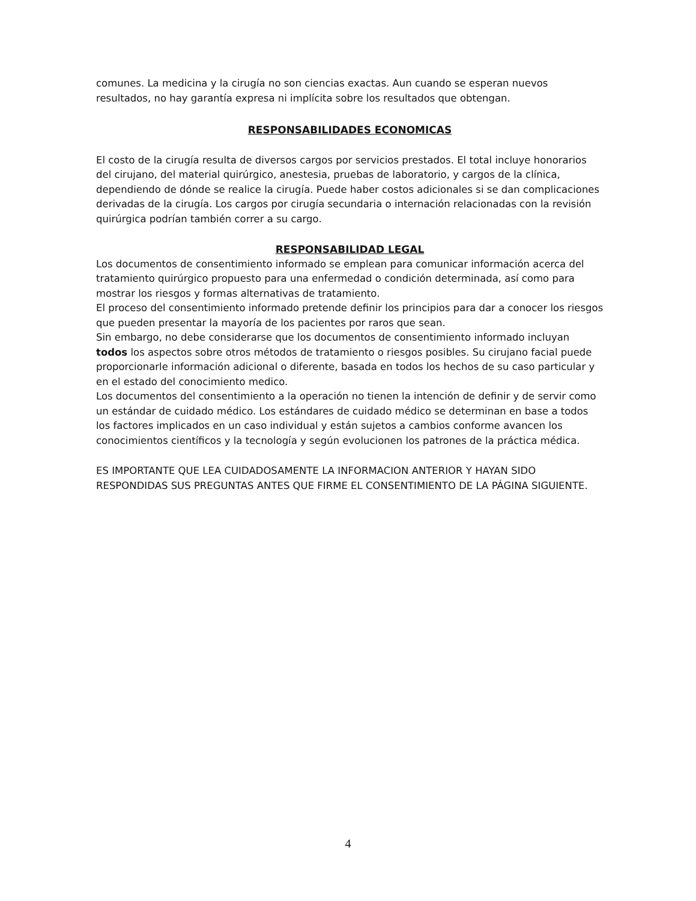comunes. La medicina y la cirugía no son ciencias exactas. Aun cuando se esperan nuevos resultados, no hay garantía expresa ni implícita sobre los resultados que obtengan.
RESPONSABILIDADES ECONOMICAS
El costo de la cirugía resulta de diversos cargos por servicios prestados. El total incluye honorarios del cirujano, del material quirúrgico, anestesia, pruebas de laboratorio, y cargos de la clínica, dependiendo de dónde se realice la cirugía. Puede haber costos adicionales si se dan complicaciones derivadas de la cirugía. Los cargos por cirugía secundaria o internación relacionadas con la revisión quirúrgica podrían también correr a su cargo.
RESPONSABILIDAD LEGAL
Los documentos de consentimiento informado se emplean para comunicar información acerca del tratamiento quirúrgico propuesto para una enfermedad o condición determinada, así como para mostrar los riesgos y formas alternativas de tratamiento.
El proceso del consentimiento informado pretende definir los principios para dar a conocer los riesgos que pueden presentar la mayoría de los pacientes por raros que sean.
Sin embargo, no debe considerarse que los documentos de consentimiento informado incluyan todos los aspectos sobre otros métodos de tratamiento o riesgos posibles. Su cirujano facial puede proporcionarle información adicional o diferente, basada en todos los hechos de su caso particular y en el estado del conocimiento medico.
Los documentos del consentimiento a la operación no tienen la intención de definir y de servir como un estándar de cuidado médico. Los estándares de cuidado médico se determinan en base a todos los factores implicados en un caso individual y están sujetos a cambios conforme avancen los conocimientos científicos y la tecnología y según evolucionen los patrones de la práctica médica.
ES IMPORTANTE QUE LEA CUIDADOSAMENTE LA INFORMACION ANTERIOR Y HAYAN SIDO RESPONDIDAS SUS PREGUNTAS ANTES QUE FIRME EL CONSENTIMIENTO DE LA PÁGINA SIGUIENTE.
4